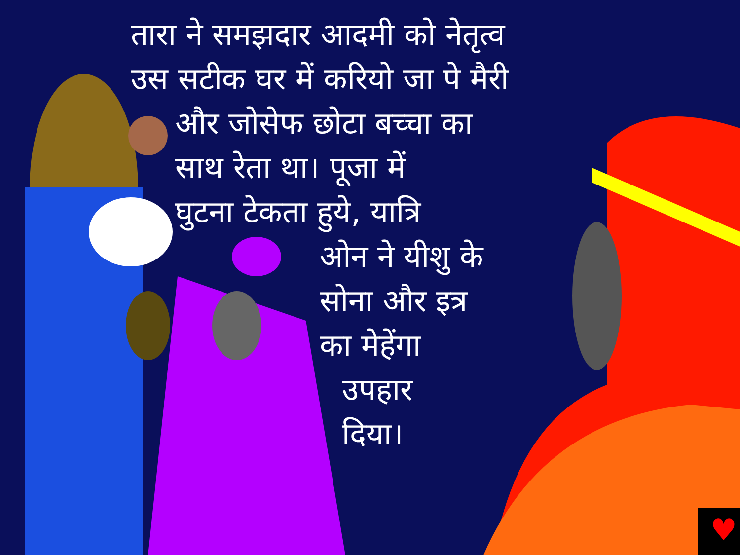♥
तारा ने समझदार आदमी को नेतृत्व
उस सटीक घर में करियो जा पे मैरी
और जोसेफ छोटा बच्चा का
साथ रेता था। पूजा में
घुटना टेकता हुये, यात्रि
ओन ने यीशु के
सोना और इत्र
का मेहेंगा
उपहार
दिया।